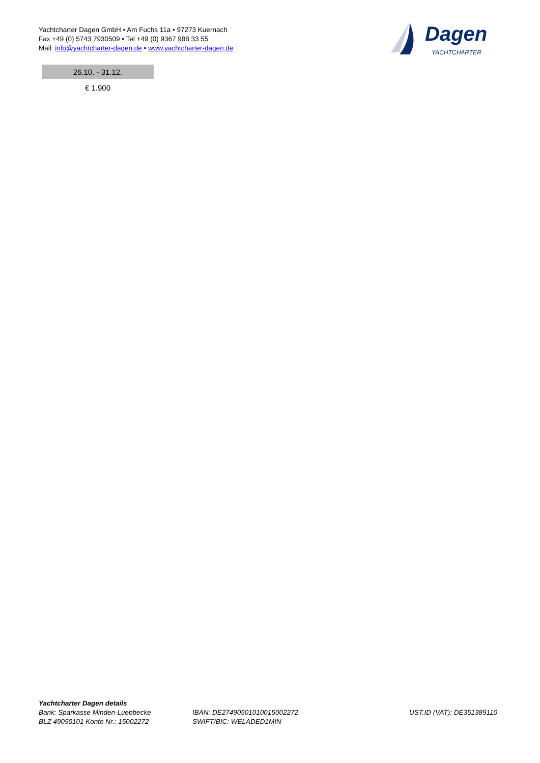Yachtcharter Dagen GmbH • Am Fuchs 11a • 97273 Kuernach
Fax +49 (0) 5743 7930509 • Tel +49 (0) 9367 988 33 55
Mail: info@yachtcharter-dagen.de • www.yachtcharter-dagen.de
Dagen
YACHTCHARTER
| 26.10. - 31.12. |
| --- |
| € 1.900 |
Yachtcharter Dagen details
Bank: Sparkasse Minden-Luebbecke
BLZ 49050101 Konto Nr.: 15002272
IBAN: DE27490501010015002272
SWIFT/BIC: WELADED1MIN
UST.ID (VAT): DE351389110